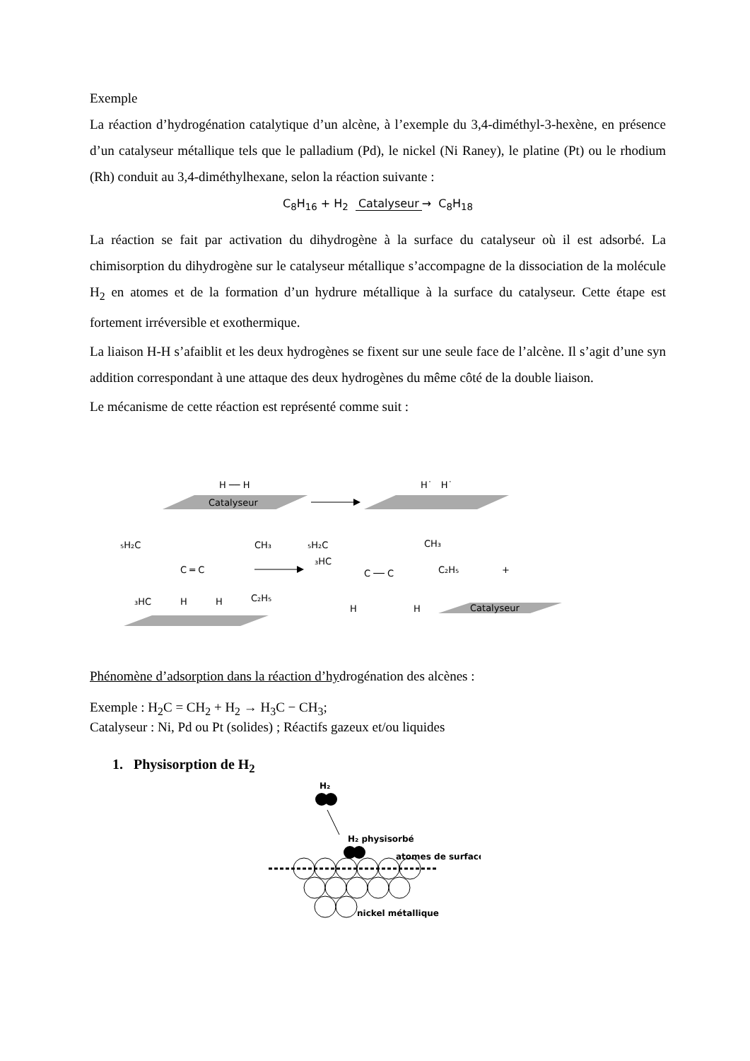Exemple
La réaction d’hydrogénation catalytique d’un alcène, à l’exemple du 3,4-diméthyl-3-hexène, en présence d’un catalyseur métallique tels que le palladium (Pd), le nickel (Ni Raney), le platine (Pt) ou le rhodium (Rh) conduit au 3,4-diméthylhexane, selon la réaction suivante :
C<sub>8</sub>H<sub>16</sub> + H<sub>2</sub> Catalyseur → C<sub>8</sub>H<sub>18</sub>
La réaction se fait par activation du dihydrogène à la surface du catalyseur où il est adsorbé. La chimisorption du dihydrogène sur le catalyseur métallique s’accompagne de la dissociation de la molécule H<sub>2</sub> en atomes et de la formation d’un hydrure métallique à la surface du catalyseur. Cette étape est fortement irréversible et exothermique.
La liaison H-H s’afaiblit et les deux hydrogènes se fixent sur une seule face de l’alcène. Il s’agit d’une syn addition correspondant à une attaque des deux hydrogènes du même côté de la double liaison.
Le mécanisme de cette réaction est représenté comme suit :
H ── H
Catalyseur
H˙ H˙
₅H₂C
CH₃
C ═ C
₃HC
H
H
C₂H₅
₅H₂C
CH₃
₃HC
C ── C
C₂H₅
+
H
H
Catalyseur
Phénomène d’adsorption dans la réaction d’hydrogénation des alcènes :
Exemple : H<sub>2</sub>C = CH<sub>2</sub> + H<sub>2</sub> → H<sub>3</sub>C − CH<sub>3</sub>;
Catalyseur : Ni, Pd ou Pt (solides) ; Réactifs gazeux et/ou liquides
1. Physisorption de H<sub>2</sub>
H₂
H₂ physisorbé
atomes de surface
nickel métallique